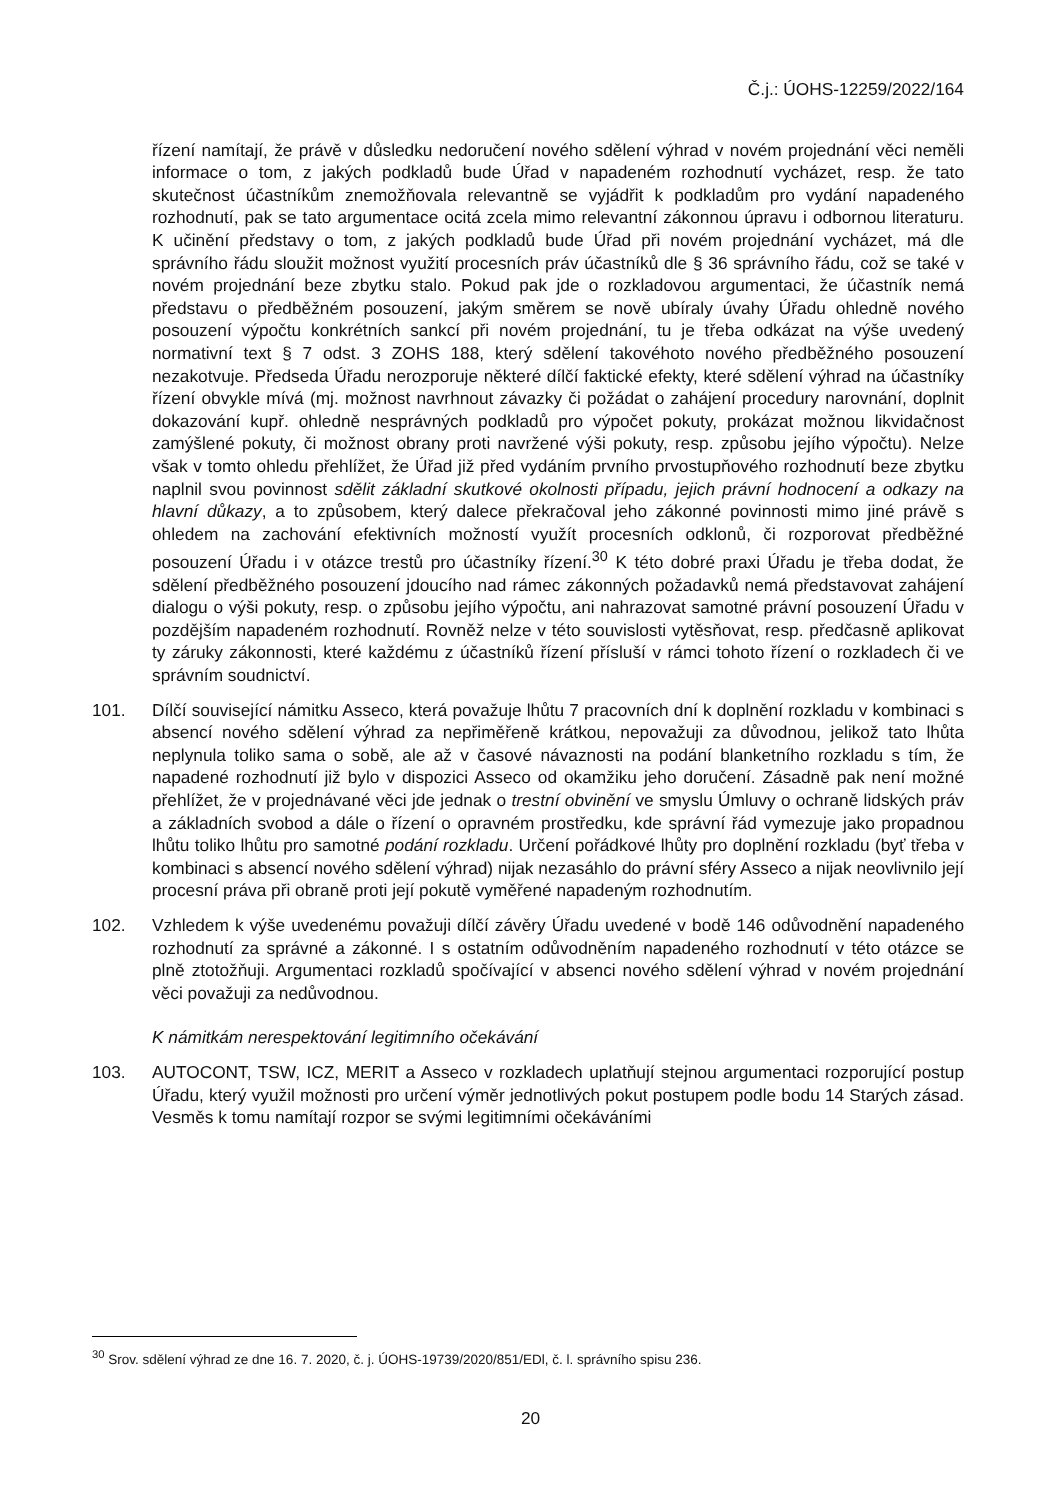Č.j.: ÚOHS-12259/2022/164
řízení namítají, že právě v důsledku nedoručení nového sdělení výhrad v novém projednání věci neměli informace o tom, z jakých podkladů bude Úřad v napadeném rozhodnutí vycházet, resp. že tato skutečnost účastníkům znemožňovala relevantně se vyjádřit k podkladům pro vydání napadeného rozhodnutí, pak se tato argumentace ocitá zcela mimo relevantní zákonnou úpravu i odbornou literaturu. K učinění představy o tom, z jakých podkladů bude Úřad při novém projednání vycházet, má dle správního řádu sloužit možnost využití procesních práv účastníků dle § 36 správního řádu, což se také v novém projednání beze zbytku stalo. Pokud pak jde o rozkladovou argumentaci, že účastník nemá představu o předběžném posouzení, jakým směrem se nově ubíraly úvahy Úřadu ohledně nového posouzení výpočtu konkrétních sankcí při novém projednání, tu je třeba odkázat na výše uvedený normativní text § 7 odst. 3 ZOHS 188, který sdělení takovéhoto nového předběžného posouzení nezakotvuje. Předseda Úřadu nerozporuje některé dílčí faktické efekty, které sdělení výhrad na účastníky řízení obvykle mívá (mj. možnost navrhnout závazky či požádat o zahájení procedury narovnání, doplnit dokazování kupř. ohledně nesprávných podkladů pro výpočet pokuty, prokázat možnou likvidačnost zamýšlené pokuty, či možnost obrany proti navržené výši pokuty, resp. způsobu jejího výpočtu). Nelze však v tomto ohledu přehlížet, že Úřad již před vydáním prvního prvostupňového rozhodnutí beze zbytku naplnil svou povinnost sdělit základní skutkové okolnosti případu, jejich právní hodnocení a odkazy na hlavní důkazy, a to způsobem, který dalece překračoval jeho zákonné povinnosti mimo jiné právě s ohledem na zachování efektivních možností využít procesních odklonů, či rozporovat předběžné posouzení Úřadu i v otázce trestů pro účastníky řízení.<sup>30</sup> K této dobré praxi Úřadu je třeba dodat, že sdělení předběžného posouzení jdoucího nad rámec zákonných požadavků nemá představovat zahájení dialogu o výši pokuty, resp. o způsobu jejího výpočtu, ani nahrazovat samotné právní posouzení Úřadu v pozdějším napadeném rozhodnutí. Rovněž nelze v této souvislosti vytěsňovat, resp. předčasně aplikovat ty záruky zákonnosti, které každému z účastníků řízení přísluší v rámci tohoto řízení o rozkladech či ve správním soudnictví.
101. Dílčí související námitku Asseco, která považuje lhůtu 7 pracovních dní k doplnění rozkladu v kombinaci s absencí nového sdělení výhrad za nepřiměřeně krátkou, nepovažuji za důvodnou, jelikož tato lhůta neplynula toliko sama o sobě, ale až v časové návaznosti na podání blanketního rozkladu s tím, že napadené rozhodnutí již bylo v dispozici Asseco od okamžiku jeho doručení. Zásadně pak není možné přehlížet, že v projednávané věci jde jednak o trestní obvinění ve smyslu Úmluvy o ochraně lidských práv a základních svobod a dále o řízení o opravném prostředku, kde správní řád vymezuje jako propadnou lhůtu toliko lhůtu pro samotné podání rozkladu. Určení pořádkové lhůty pro doplnění rozkladu (byť třeba v kombinaci s absencí nového sdělení výhrad) nijak nezasáhlo do právní sféry Asseco a nijak neovlivnilo její procesní práva při obraně proti její pokutě vyměřené napadeným rozhodnutím.
102. Vzhledem k výše uvedenému považuji dílčí závěry Úřadu uvedené v bodě 146 odůvodnění napadeného rozhodnutí za správné a zákonné. I s ostatním odůvodněním napadeného rozhodnutí v této otázce se plně ztotožňuji. Argumentaci rozkladů spočívající v absenci nového sdělení výhrad v novém projednání věci považuji za nedůvodnou.
K námitkám nerespektování legitimního očekávání
103. AUTOCONT, TSW, ICZ, MERIT a Asseco v rozkladech uplatňují stejnou argumentaci rozporující postup Úřadu, který využil možnosti pro určení výměr jednotlivých pokut postupem podle bodu 14 Starých zásad. Vesměs k tomu namítají rozpor se svými legitimními očekáváními
<sup>30</sup> Srov. sdělení výhrad ze dne 16. 7. 2020, č. j. ÚOHS-19739/2020/851/EDl, č. l. správního spisu 236.
20